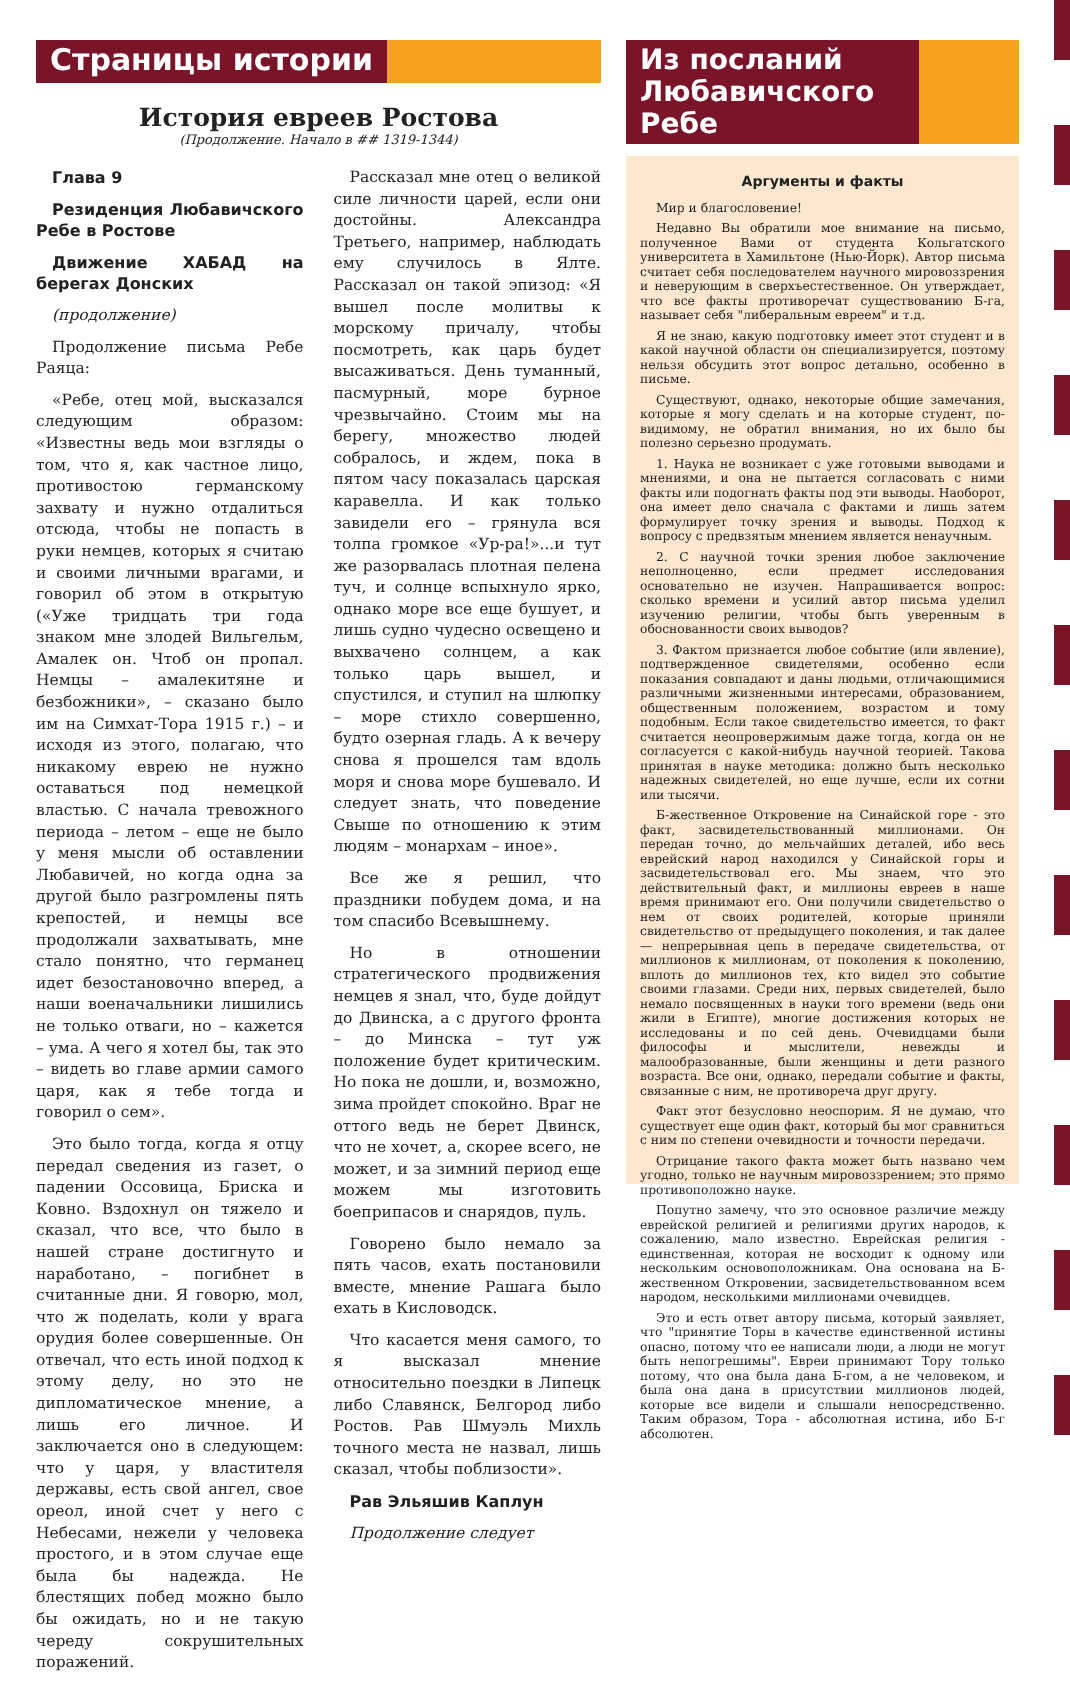Страницы истории
История евреев Ростова
(Продолжение. Начало в ## 1319-1344)
Глава 9
Резиденция Любавичского Ребе в Ростове
Движение ХАБАД на берегах Донских
(продолжение)
Продолжение письма Ребе Раяца:
«Ребе, отец мой, высказался следующим образом: «Известны ведь мои взгляды о том, что я, как частное лицо, противостою германскому захвату и нужно отдалиться отсюда, чтобы не попасть в руки немцев, которых я считаю и своими личными врагами, и говорил об этом в открытую («Уже тридцать три года знаком мне злодей Вильгельм, Амалек он. Чтоб он пропал. Немцы – амалекитяне и безбожники», – сказано было им на Симхат-Тора 1915 г.) – и исходя из этого, полагаю, что никакому еврею не нужно оставаться под немецкой властью. С начала тревожного периода – летом – еще не было у меня мысли об оставлении Любавичей, но когда одна за другой было разгромлены пять крепостей, и немцы все продолжали захватывать, мне стало понятно, что германец идет безостановочно вперед, а наши военачальники лишились не только отваги, но – кажется – ума. А чего я хотел бы, так это – видеть во главе армии самого царя, как я тебе тогда и говорил о сем».
Это было тогда, когда я отцу передал сведения из газет, о падении Оссовица, Бриска и Ковно. Вздохнул он тяжело и сказал, что все, что было в нашей стране достигнуто и наработано, – погибнет в считанные дни. Я говорю, мол, что ж поделать, коли у врага орудия более совершенные. Он отвечал, что есть иной подход к этому делу, но это не дипломатическое мнение, а лишь его личное. И заключается оно в следующем: что у царя, у властителя державы, есть свой ангел, свое ореол, иной счет у него с Небесами, нежели у человека простого, и в этом случае еще была бы надежда. Не блестящих побед можно было бы ожидать, но и не такую череду сокрушительных поражений.
Рассказал мне отец о великой силе личности царей, если они достойны. Александра Третьего, например, наблюдать ему случилось в Ялте. Рассказал он такой эпизод: «Я вышел после молитвы к морскому причалу, чтобы посмотреть, как царь будет высаживаться. День туманный, пасмурный, море бурное чрезвычайно. Стоим мы на берегу, множество людей собралось, и ждем, пока в пятом часу показалась царская каравелла. И как только завидели его – грянула вся толпа громкое «Ур-ра!»...и тут же разорвалась плотная пелена туч, и солнце вспыхнуло ярко, однако море все еще бушует, и лишь судно чудесно освещено и выхвачено солнцем, а как только царь вышел, и спустился, и ступил на шлюпку – море стихло совершенно, будто озерная гладь. А к вечеру снова я прошелся там вдоль моря и снова море бушевало. И следует знать, что поведение Свыше по отношению к этим людям – монархам – иное».
Все же я решил, что праздники побудем дома, и на том спасибо Всевышнему.
Но в отношении стратегического продвижения немцев я знал, что, буде дойдут до Двинска, а с другого фронта – до Минска – тут уж положение будет критическим. Но пока не дошли, и, возможно, зима пройдет спокойно. Враг не оттого ведь не берет Двинск, что не хочет, а, скорее всего, не может, и за зимний период еще можем мы изготовить боеприпасов и снарядов, пуль.
Говорено было немало за пять часов, ехать постановили вместе, мнение Рашага было ехать в Кисловодск.
Что касается меня самого, то я высказал мнение относительно поездки в Липецк либо Славянск, Белгород либо Ростов. Рав Шмуэль Михль точного места не назвал, лишь сказал, чтобы поблизости».
Рав Эльяшив Каплун
Продолжение следует
Из посланий Любавичского Ребе
Аргументы и факты
Мир и благословение!
Недавно Вы обратили мое внимание на письмо, полученное Вами от студента Кольгатского университета в Хамильтоне (Нью-Йорк). Автор письма считает себя последователем научного мировоззрения и неверующим в сверхъестественное. Он утверждает, что все факты противоречат существованию Б-га, называет себя "либеральным евреем" и т.д.
Я не знаю, какую подготовку имеет этот студент и в какой научной области он специализируется, поэтому нельзя обсудить этот вопрос детально, особенно в письме.
Существуют, однако, некоторые общие замечания, которые я могу сделать и на которые студент, по-видимому, не обратил внимания, но их было бы полезно серьезно продумать.
1. Наука не возникает с уже готовыми выводами и мнениями, и она не пытается согласовать с ними факты или подогнать факты под эти выводы. Наоборот, она имеет дело сначала с фактами и лишь затем формулирует точку зрения и выводы. Подход к вопросу с предвзятым мнением является ненаучным.
2. С научной точки зрения любое заключение неполноценно, если предмет исследования основательно не изучен. Напрашивается вопрос: сколько времени и усилий автор письма уделил изучению религии, чтобы быть уверенным в обоснованности своих выводов?
3. Фактом признается любое событие (или явление), подтвержденное свидетелями, особенно если показания совпадают и даны людьми, отличающимися различными жизненными интересами, образованием, общественным положением, возрастом и тому подобным. Если такое свидетельство имеется, то факт считается неопровержимым даже тогда, когда он не согласуется с какой-нибудь научной теорией. Такова принятая в науке методика: должно быть несколько надежных свидетелей, но еще лучше, если их сотни или тысячи.
Б-жественное Откровение на Синайской горе - это факт, засвидетельствованный миллионами. Он передан точно, до мельчайших деталей, ибо весь еврейский народ находился у Синайской горы и засвидетельствовал его. Мы знаем, что это действительный факт, и миллионы евреев в наше время принимают его. Они получили свидетельство о нем от своих родителей, которые приняли свидетельство от предыдущего поколения, и так далее — непрерывная цепь в передаче свидетельства, от миллионов к миллионам, от поколения к поколению, вплоть до миллионов тех, кто видел это событие своими глазами. Среди них, первых свидетелей, было немало посвященных в науки того времени (ведь они жили в Египте), многие достижения которых не исследованы и по сей день. Очевидцами были философы и мыслители, невежды и малообразованные, были женщины и дети разного возраста. Все они, однако, передали событие и факты, связанные с ним, не противореча друг другу.
Факт этот безусловно неоспорим. Я не думаю, что существует еще один факт, который бы мог сравниться с ним по степени очевидности и точности передачи.
Отрицание такого факта может быть названо чем угодно, только не научным мировоззрением; это прямо противоположно науке.
Попутно замечу, что это основное различие между еврейской религией и религиями других народов, к сожалению, мало известно. Еврейская религия - единственная, которая не восходит к одному или нескольким основоположникам. Она основана на Б-жественном Откровении, засвидетельствованном всем народом, несколькими миллионами очевидцев.
Это и есть ответ автору письма, который заявляет, что "принятие Торы в качестве единственной истины опасно, потому что ее написали люди, а люди не могут быть непогрешимы". Евреи принимают Тору только потому, что она была дана Б-гом, а не человеком, и была она дана в присутствии миллионов людей, которые все видели и слышали непосредственно. Таким образом, Тора - абсолютная истина, ибо Б-г абсолютен.